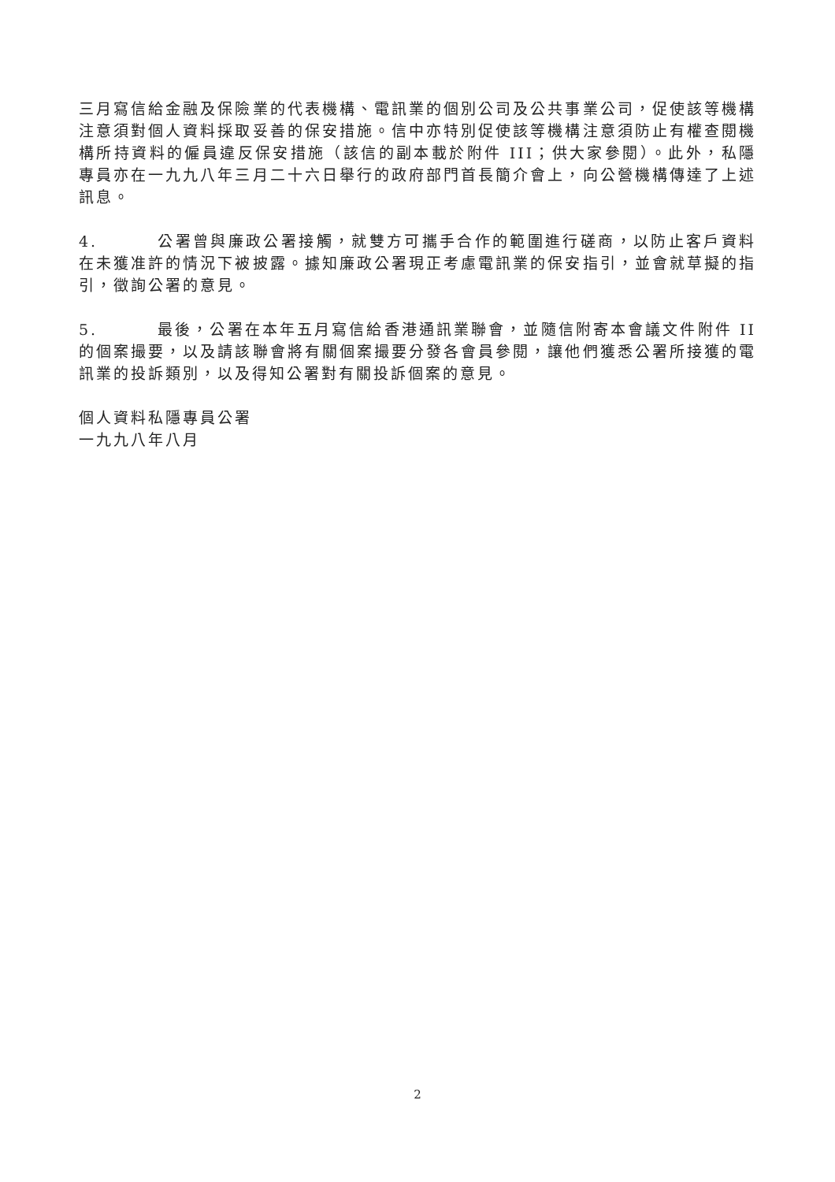三月寫信給金融及保險業的代表機構、電訊業的個別公司及公共事業公司，促使該等機構注意須對個人資料採取妥善的保安措施。信中亦特別促使該等機構注意須防止有權查閱機構所持資料的僱員違反保安措施（該信的副本載於附件 III；供大家參閱）。此外，私隱專員亦在一九九八年三月二十六日舉行的政府部門首長簡介會上，向公營機構傳達了上述訊息。
4. 公署曾與廉政公署接觸，就雙方可攜手合作的範圍進行磋商，以防止客戶資料在未獲准許的情況下被披露。據知廉政公署現正考慮電訊業的保安指引，並會就草擬的指引，徵詢公署的意見。
5. 最後，公署在本年五月寫信給香港通訊業聯會，並隨信附寄本會議文件附件 II 的個案撮要，以及請該聯會將有關個案撮要分發各會員參閱，讓他們獲悉公署所接獲的電訊業的投訴類別，以及得知公署對有關投訴個案的意見。
個人資料私隱專員公署
一九九八年八月
2